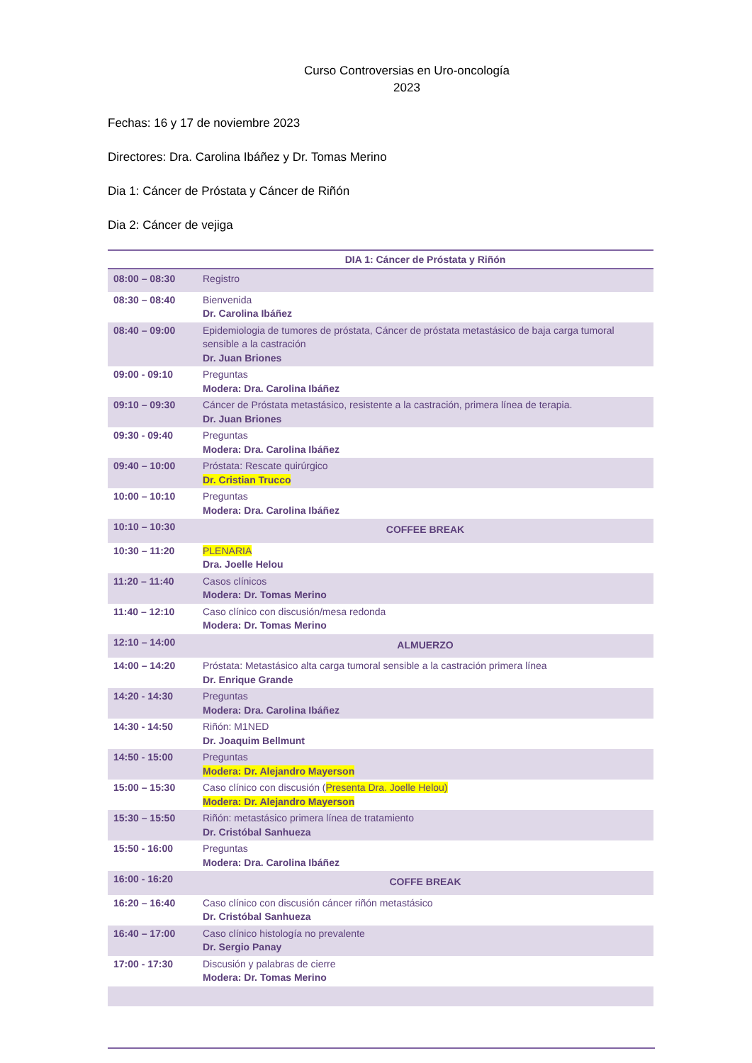Curso Controversias en Uro-oncología
2023
Fechas: 16 y 17 de noviembre 2023
Directores: Dra. Carolina Ibáñez y Dr. Tomas Merino
Dia 1: Cáncer de Próstata y Cáncer de Riñón
Dia 2: Cáncer de vejiga
| | DIA 1: Cáncer de Próstata y Riñón |
| --- | --- |
| 08:00 – 08:30 | Registro |
| 08:30 – 08:40 | Bienvenida Dr. Carolina Ibáñez |
| 08:40 – 09:00 | Epidemiologia de tumores de próstata, Cáncer de próstata metastásico de baja carga tumoral sensible a la castración Dr. Juan Briones |
| 09:00 - 09:10 | Preguntas Modera: Dra. Carolina Ibáñez |
| 09:10 – 09:30 | Cáncer de Próstata metastásico, resistente a la castración, primera línea de terapia. Dr. Juan Briones |
| 09:30 - 09:40 | Preguntas Modera: Dra. Carolina Ibáñez |
| 09:40 – 10:00 | Próstata: Rescate quirúrgico Dr. Cristian Trucco |
| 10:00 – 10:10 | Preguntas Modera: Dra. Carolina Ibáñez |
| 10:10 – 10:30 | COFFEE BREAK |
| 10:30 – 11:20 | PLENARIA Dra. Joelle Helou |
| 11:20 – 11:40 | Casos clínicos Modera: Dr. Tomas Merino |
| 11:40 – 12:10 | Caso clínico con discusión/mesa redonda Modera: Dr. Tomas Merino |
| 12:10 – 14:00 | ALMUERZO |
| 14:00 – 14:20 | Próstata: Metastásico alta carga tumoral sensible a la castración primera línea Dr. Enrique Grande |
| 14:20 - 14:30 | Preguntas Modera: Dra. Carolina Ibáñez |
| 14:30 - 14:50 | Riñón: M1NED Dr. Joaquim Bellmunt |
| 14:50 - 15:00 | Preguntas Modera: Dr. Alejandro Mayerson |
| 15:00 – 15:30 | Caso clínico con discusión ( Presenta Dra. Joelle Helou) Modera: Dr. Alejandro Mayerson |
| 15:30 – 15:50 | Riñón: metastásico primera línea de tratamiento Dr. Cristóbal Sanhueza |
| 15:50 - 16:00 | Preguntas Modera: Dra. Carolina Ibáñez |
| 16:00 - 16:20 | COFFE BREAK |
| 16:20 – 16:40 | Caso clínico con discusión cáncer riñón metastásico Dr. Cristóbal Sanhueza |
| 16:40 – 17:00 | Caso clínico histología no prevalente Dr. Sergio Panay |
| 17:00 - 17:30 | Discusión y palabras de cierre Modera: Dr. Tomas Merino |